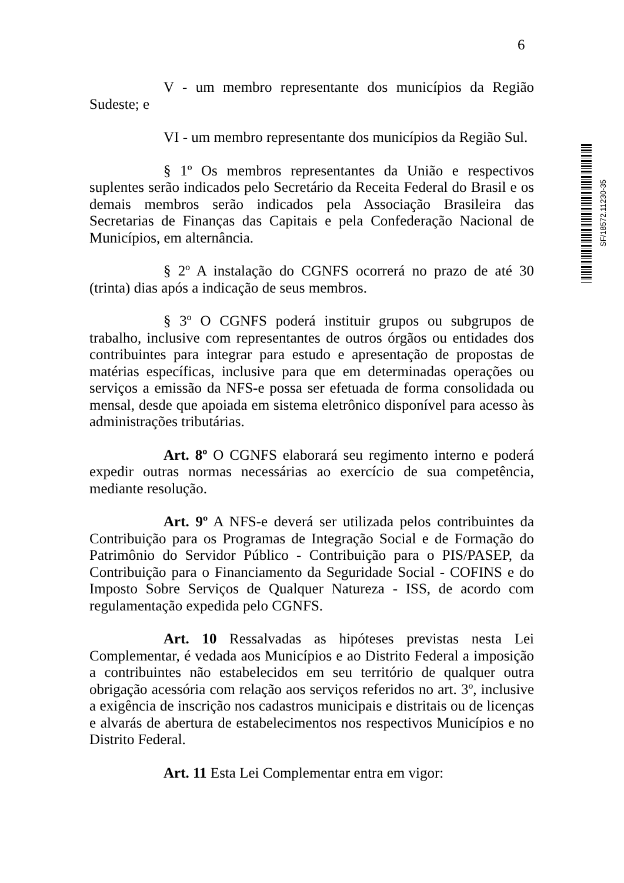6
V - um membro representante dos municípios da Região Sudeste; e
VI - um membro representante dos municípios da Região Sul.
§ 1º Os membros representantes da União e respectivos suplentes serão indicados pelo Secretário da Receita Federal do Brasil e os demais membros serão indicados pela Associação Brasileira das Secretarias de Finanças das Capitais e pela Confederação Nacional de Municípios, em alternância.
§ 2º A instalação do CGNFS ocorrerá no prazo de até 30 (trinta) dias após a indicação de seus membros.
§ 3º O CGNFS poderá instituir grupos ou subgrupos de trabalho, inclusive com representantes de outros órgãos ou entidades dos contribuintes para integrar para estudo e apresentação de propostas de matérias específicas, inclusive para que em determinadas operações ou serviços a emissão da NFS-e possa ser efetuada de forma consolidada ou mensal, desde que apoiada em sistema eletrônico disponível para acesso às administrações tributárias.
Art. 8º O CGNFS elaborará seu regimento interno e poderá expedir outras normas necessárias ao exercício de sua competência, mediante resolução.
Art. 9º A NFS-e deverá ser utilizada pelos contribuintes da Contribuição para os Programas de Integração Social e de Formação do Patrimônio do Servidor Público - Contribuição para o PIS/PASEP, da Contribuição para o Financiamento da Seguridade Social - COFINS e do Imposto Sobre Serviços de Qualquer Natureza - ISS, de acordo com regulamentação expedida pelo CGNFS.
Art. 10 Ressalvadas as hipóteses previstas nesta Lei Complementar, é vedada aos Municípios e ao Distrito Federal a imposição a contribuintes não estabelecidos em seu território de qualquer outra obrigação acessória com relação aos serviços referidos no art. 3º, inclusive a exigência de inscrição nos cadastros municipais e distritais ou de licenças e alvarás de abertura de estabelecimentos nos respectivos Municípios e no Distrito Federal.
Art. 11 Esta Lei Complementar entra em vigor:
SF/18572.11230-35